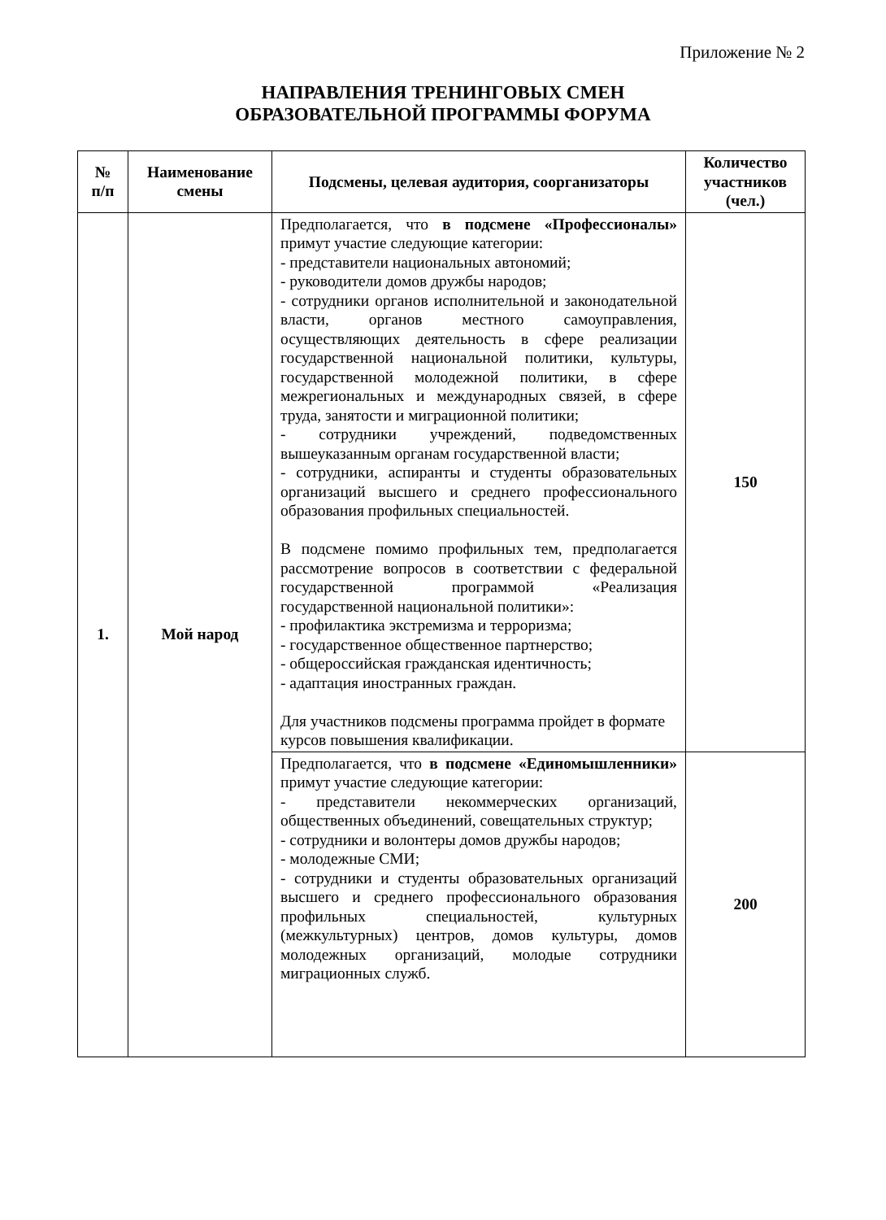Приложение № 2
НАПРАВЛЕНИЯ ТРЕНИНГОВЫХ СМЕН
ОБРАЗОВАТЕЛЬНОЙ ПРОГРАММЫ ФОРУМА
| № п/п | Наименование смены | Подсмены, целевая аудитория, соорганизаторы | Количество участников (чел.) |
| --- | --- | --- | --- |
| 1. | Мой народ | Предполагается, что в подсмене «Профессионалы» примут участие следующие категории: - представители национальных автономий; - руководители домов дружбы народов; - сотрудники органов исполнительной и законодательной власти, органов местного самоуправления, осуществляющих деятельность в сфере реализации государственной национальной политики, культуры, государственной молодежной политики, в сфере межрегиональных и международных связей, в сфере труда, занятости и миграционной политики; - сотрудники учреждений, подведомственных вышеуказанным органам государственной власти; - сотрудники, аспиранты и студенты образовательных организаций высшего и среднего профессионального образования профильных специальностей. В подсмене помимо профильных тем, предполагается рассмотрение вопросов в соответствии с федеральной государственной программой «Реализация государственной национальной политики»: - профилактика экстремизма и терроризма; - государственное общественное партнерство; - общероссийская гражданская идентичность; - адаптация иностранных граждан. Для участников подсмены программа пройдет в формате курсов повышения квалификации. | 150 |
| | | Предполагается, что в подсмене «Единомышленники» примут участие следующие категории: - представители некоммерческих организаций, общественных объединений, совещательных структур; - сотрудники и волонтеры домов дружбы народов; - молодежные СМИ; - сотрудники и студенты образовательных организаций высшего и среднего профессионального образования профильных специальностей, культурных (межкультурных) центров, домов культуры, домов молодежных организаций, молодые сотрудники миграционных служб. | 200 |